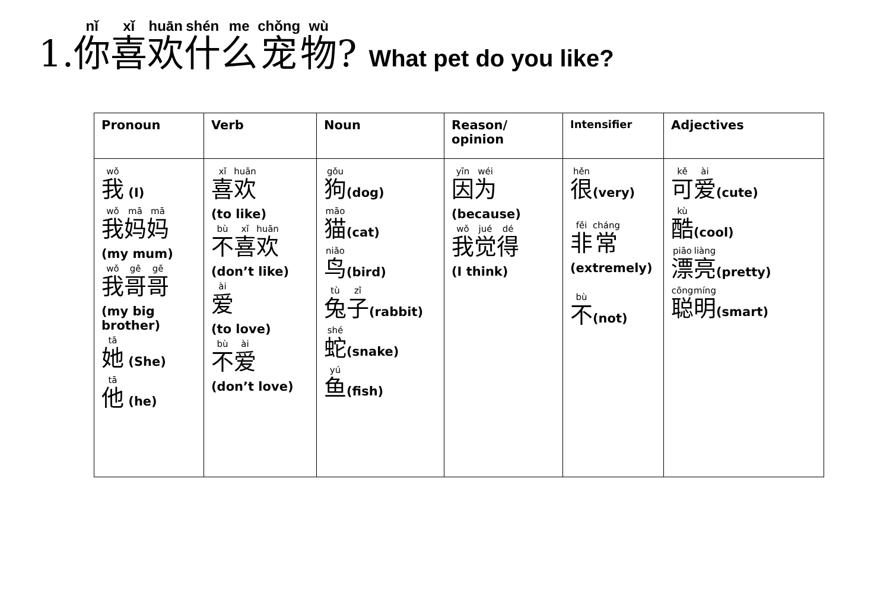1.你喜欢什么宠物? What pet do you like?
| Pronoun | Verb | Noun | Reason/ opinion | Intensifier | Adjectives |
| --- | --- | --- | --- | --- | --- |
| 我 (I) 我 妈 妈 (my mum) 我 哥 哥 (my big brother) 她 (She) 他 (he) | 喜 欢 (to like) 不 喜 欢 (don’t like) 爱 (to love) 不 爱 (don’t love) | 狗 (dog) 猫 (cat) 鸟 (bird) 兔 子 (rabbit) 蛇 (snake) 鱼 (fish) | 因 为 (because) 我 觉 得 (I think) | 很 (very) 非 常 (extremely) 不 (not) | 可 爱 (cute) 酷 (cool) 漂 亮 (pretty) 聪 明 (smart) |